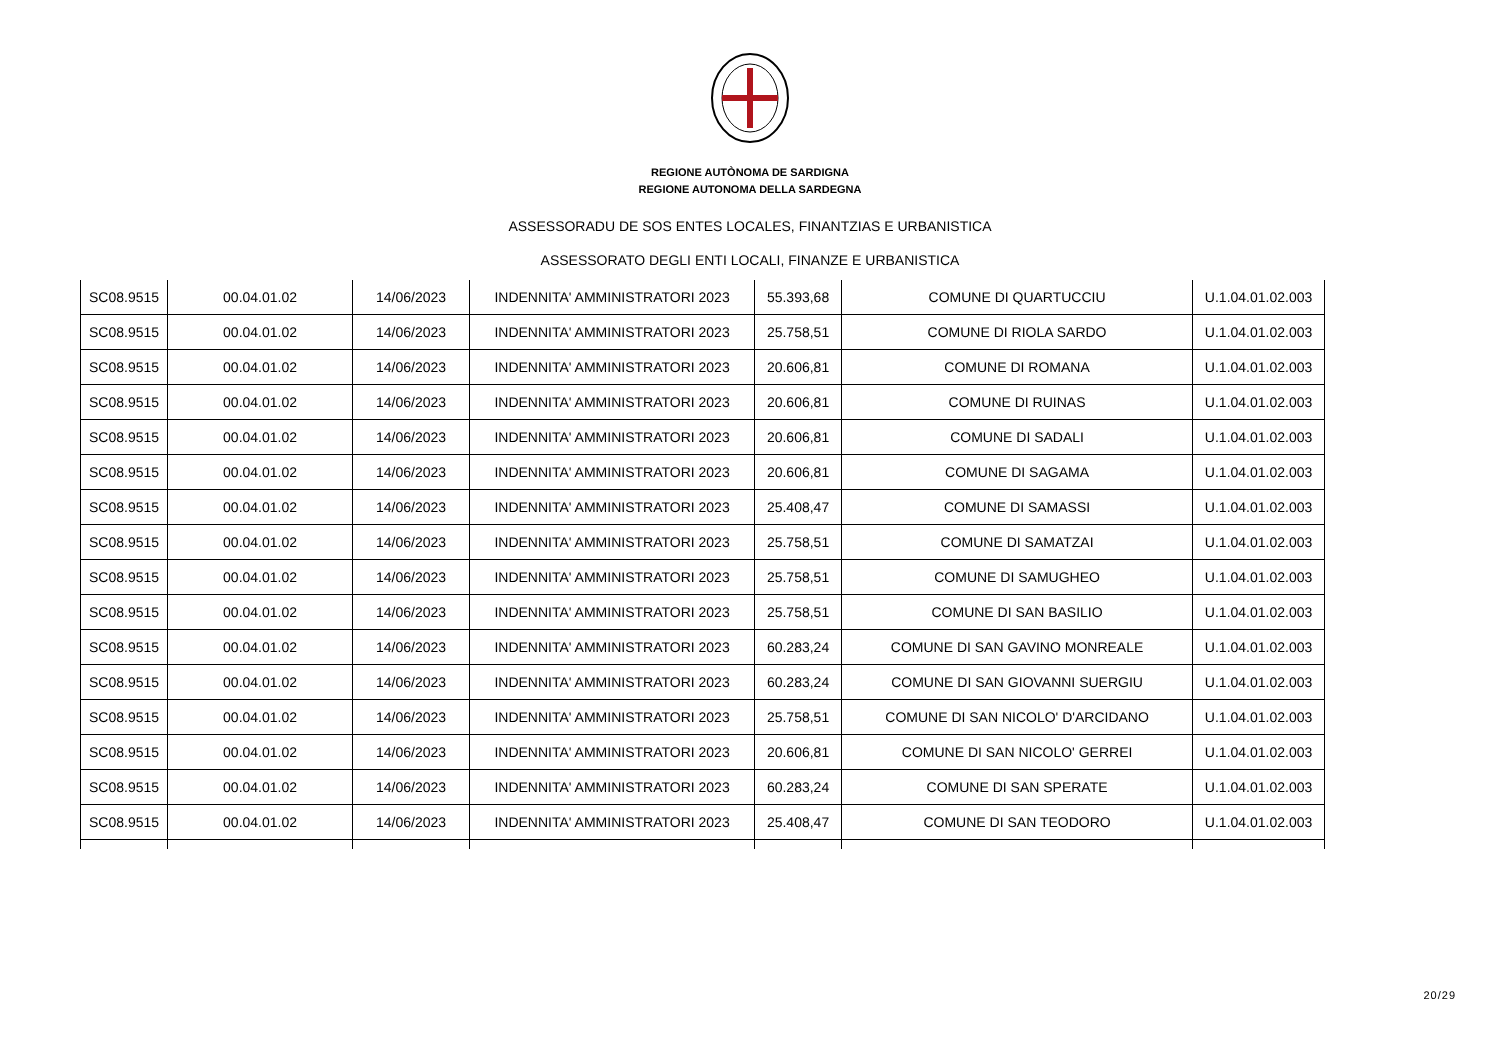REGIONE AUTÒNOMA DE SARDIGNA
REGIONE AUTONOMA DELLA SARDEGNA
ASSESSORADU DE SOS ENTES LOCALES, FINANTZIAS E URBANISTICA
ASSESSORATO DEGLI ENTI LOCALI, FINANZE E URBANISTICA
| SC08.9515 | 00.04.01.02 | 14/06/2023 | INDENNITA' AMMINISTRATORI 2023 | 55.393,68 | COMUNE DI QUARTUCCIU | U.1.04.01.02.003 |
| SC08.9515 | 00.04.01.02 | 14/06/2023 | INDENNITA' AMMINISTRATORI 2023 | 25.758,51 | COMUNE DI RIOLA SARDO | U.1.04.01.02.003 |
| SC08.9515 | 00.04.01.02 | 14/06/2023 | INDENNITA' AMMINISTRATORI 2023 | 20.606,81 | COMUNE DI ROMANA | U.1.04.01.02.003 |
| SC08.9515 | 00.04.01.02 | 14/06/2023 | INDENNITA' AMMINISTRATORI 2023 | 20.606,81 | COMUNE DI RUINAS | U.1.04.01.02.003 |
| SC08.9515 | 00.04.01.02 | 14/06/2023 | INDENNITA' AMMINISTRATORI 2023 | 20.606,81 | COMUNE DI SADALI | U.1.04.01.02.003 |
| SC08.9515 | 00.04.01.02 | 14/06/2023 | INDENNITA' AMMINISTRATORI 2023 | 20.606,81 | COMUNE DI SAGAMA | U.1.04.01.02.003 |
| SC08.9515 | 00.04.01.02 | 14/06/2023 | INDENNITA' AMMINISTRATORI 2023 | 25.408,47 | COMUNE DI SAMASSI | U.1.04.01.02.003 |
| SC08.9515 | 00.04.01.02 | 14/06/2023 | INDENNITA' AMMINISTRATORI 2023 | 25.758,51 | COMUNE DI SAMATZAI | U.1.04.01.02.003 |
| SC08.9515 | 00.04.01.02 | 14/06/2023 | INDENNITA' AMMINISTRATORI 2023 | 25.758,51 | COMUNE DI SAMUGHEO | U.1.04.01.02.003 |
| SC08.9515 | 00.04.01.02 | 14/06/2023 | INDENNITA' AMMINISTRATORI 2023 | 25.758,51 | COMUNE DI SAN BASILIO | U.1.04.01.02.003 |
| SC08.9515 | 00.04.01.02 | 14/06/2023 | INDENNITA' AMMINISTRATORI 2023 | 60.283,24 | COMUNE DI SAN GAVINO MONREALE | U.1.04.01.02.003 |
| SC08.9515 | 00.04.01.02 | 14/06/2023 | INDENNITA' AMMINISTRATORI 2023 | 60.283,24 | COMUNE DI SAN GIOVANNI SUERGIU | U.1.04.01.02.003 |
| SC08.9515 | 00.04.01.02 | 14/06/2023 | INDENNITA' AMMINISTRATORI 2023 | 25.758,51 | COMUNE DI SAN NICOLO' D'ARCIDANO | U.1.04.01.02.003 |
| SC08.9515 | 00.04.01.02 | 14/06/2023 | INDENNITA' AMMINISTRATORI 2023 | 20.606,81 | COMUNE DI SAN NICOLO' GERREI | U.1.04.01.02.003 |
| SC08.9515 | 00.04.01.02 | 14/06/2023 | INDENNITA' AMMINISTRATORI 2023 | 60.283,24 | COMUNE DI SAN SPERATE | U.1.04.01.02.003 |
| SC08.9515 | 00.04.01.02 | 14/06/2023 | INDENNITA' AMMINISTRATORI 2023 | 25.408,47 | COMUNE DI SAN TEODORO | U.1.04.01.02.003 |
20/29